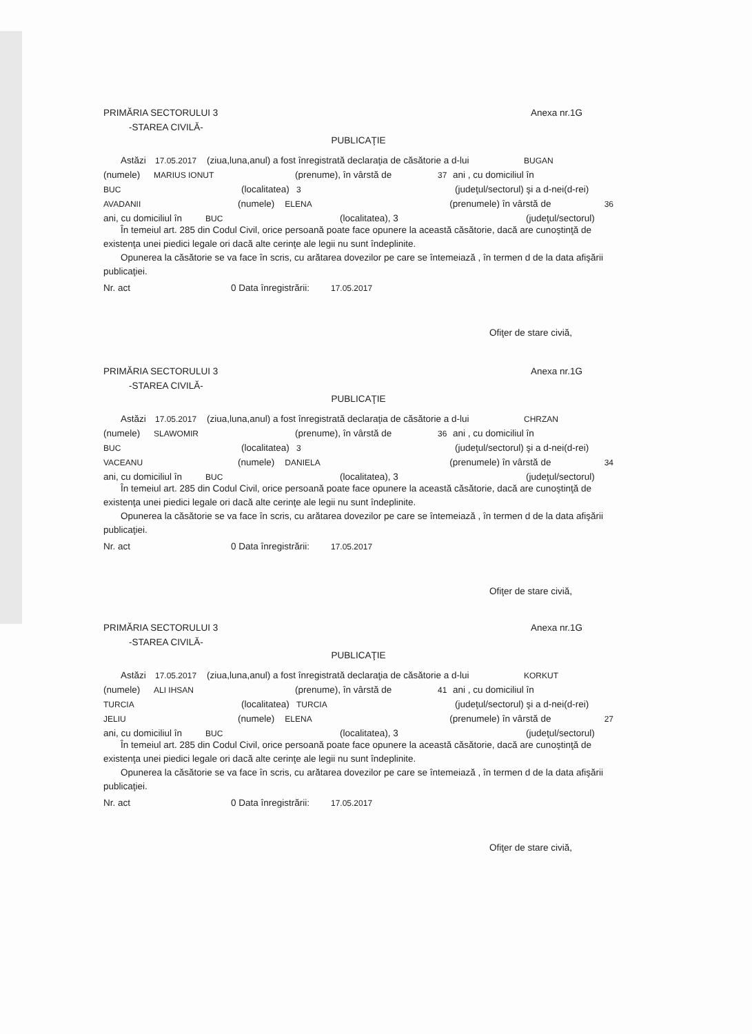PRIMĂRIA SECTORULUI 3 Anexa nr.1G
-STAREA CIVILĂ-
PUBLICAŢIE
Astăzi 17.05.2017 (ziua,luna,anul) a fost înregistrată declaraţia de căsătorie a d-lui BUGAN
(numele) MARIUS IONUT (prenume), în vârstă de 37 ani , cu domiciliul în
BUC (localitatea) 3 (judeţul/sectorul) şi a d-nei(d-rei)
AVADANII (numele) ELENA (prenumele) în vârstă de 36
ani, cu domiciliul în BUC (localitatea), 3 (judeţul/sectorul)
În temeiul art. 285 din Codul Civil, orice persoană poate face opunere la această căsătorie, dacă are cunoştinţă de existenţa unei piedici legale ori dacă alte cerinţe ale legii nu sunt îndeplinite.
Opunerea la căsătorie se va face în scris, cu arătarea dovezilor pe care se întemeiază , în termen d de la data afişării publicaţiei.
Nr. act 0 Data înregistrării: 17.05.2017
Ofiţer de stare civiă,
PRIMĂRIA SECTORULUI 3 Anexa nr.1G
-STAREA CIVILĂ-
PUBLICAŢIE
Astăzi 17.05.2017 (ziua,luna,anul) a fost înregistrată declaraţia de căsătorie a d-lui CHRZAN
(numele) SLAWOMIR (prenume), în vârstă de 36 ani , cu domiciliul în
BUC (localitatea) 3 (judeţul/sectorul) şi a d-nei(d-rei)
VACEANU (numele) DANIELA (prenumele) în vârstă de 34
ani, cu domiciliul în BUC (localitatea), 3 (judeţul/sectorul)
În temeiul art. 285 din Codul Civil, orice persoană poate face opunere la această căsătorie, dacă are cunoştinţă de existenţa unei piedici legale ori dacă alte cerinţe ale legii nu sunt îndeplinite.
Opunerea la căsătorie se va face în scris, cu arătarea dovezilor pe care se întemeiază , în termen d de la data afişării publicaţiei.
Nr. act 0 Data înregistrării: 17.05.2017
Ofiţer de stare civiă,
PRIMĂRIA SECTORULUI 3 Anexa nr.1G
-STAREA CIVILĂ-
PUBLICAŢIE
Astăzi 17.05.2017 (ziua,luna,anul) a fost înregistrată declaraţia de căsătorie a d-lui KORKUT
(numele) ALI IHSAN (prenume), în vârstă de 41 ani , cu domiciliul în
TURCIA (localitatea) TURCIA (judeţul/sectorul) şi a d-nei(d-rei)
JELIU (numele) ELENA (prenumele) în vârstă de 27
ani, cu domiciliul în BUC (localitatea), 3 (judeţul/sectorul)
În temeiul art. 285 din Codul Civil, orice persoană poate face opunere la această căsătorie, dacă are cunoştinţă de existenţa unei piedici legale ori dacă alte cerinţe ale legii nu sunt îndeplinite.
Opunerea la căsătorie se va face în scris, cu arătarea dovezilor pe care se întemeiază , în termen d de la data afişării publicaţiei.
Nr. act 0 Data înregistrării: 17.05.2017
Ofiţer de stare civiă,